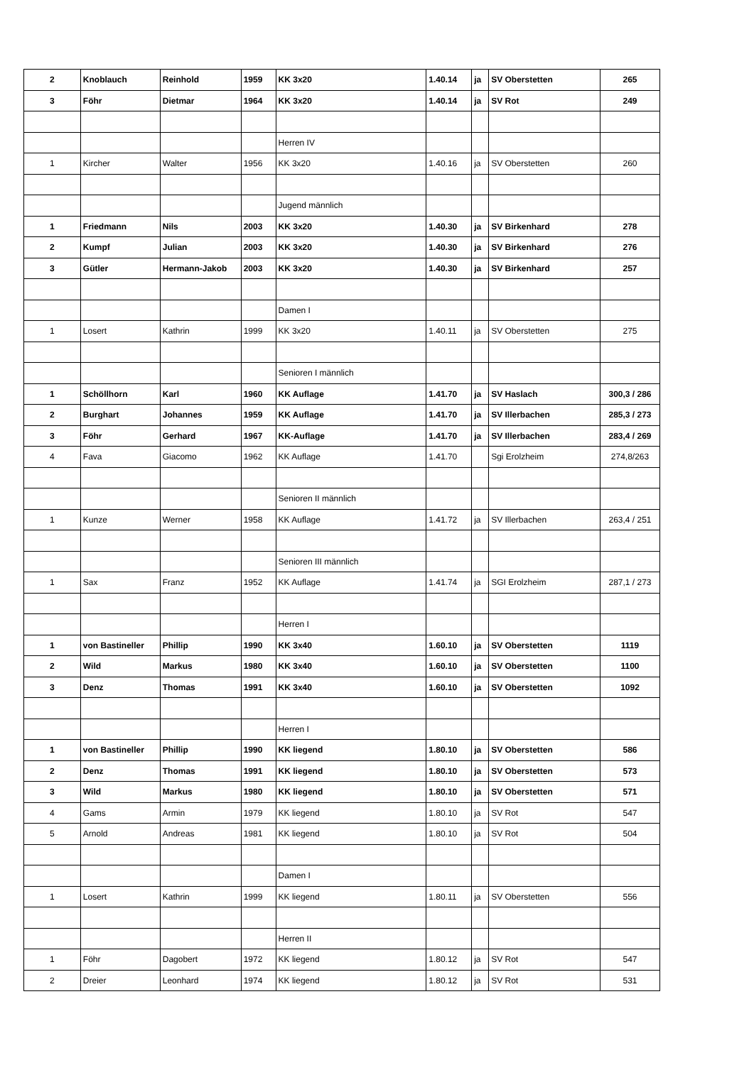| 2 | Knoblauch | Reinhold | 1959 | KK 3x20 | 1.40.14 | ja | SV Oberstetten | 265 |
| 3 | Föhr | Dietmar | 1964 | KK 3x20 | 1.40.14 | ja | SV Rot | 249 |
| | | | | Herren IV | | | | |
| 1 | Kircher | Walter | 1956 | KK 3x20 | 1.40.16 | ja | SV Oberstetten | 260 |
| | | | | Jugend männlich | | | | |
| 1 | Friedmann | Nils | 2003 | KK 3x20 | 1.40.30 | ja | SV Birkenhard | 278 |
| 2 | Kumpf | Julian | 2003 | KK 3x20 | 1.40.30 | ja | SV Birkenhard | 276 |
| 3 | Gütler | Hermann-Jakob | 2003 | KK 3x20 | 1.40.30 | ja | SV Birkenhard | 257 |
| | | | | Damen I | | | | |
| 1 | Losert | Kathrin | 1999 | KK 3x20 | 1.40.11 | ja | SV Oberstetten | 275 |
| | | | | Senioren I männlich | | | | |
| 1 | Schöllhorn | Karl | 1960 | KK Auflage | 1.41.70 | ja | SV Haslach | 300,3 / 286 |
| 2 | Burghart | Johannes | 1959 | KK Auflage | 1.41.70 | ja | SV Illerbachen | 285,3 / 273 |
| 3 | Föhr | Gerhard | 1967 | KK-Auflage | 1.41.70 | ja | SV Illerbachen | 283,4 / 269 |
| 4 | Fava | Giacomo | 1962 | KK Auflage | 1.41.70 | | Sgi Erolzheim | 274,8/263 |
| | | | | Senioren II männlich | | | | |
| 1 | Kunze | Werner | 1958 | KK Auflage | 1.41.72 | ja | SV Illerbachen | 263,4 / 251 |
| | | | | Senioren III männlich | | | | |
| 1 | Sax | Franz | 1952 | KK Auflage | 1.41.74 | ja | SGI Erolzheim | 287,1 / 273 |
| | | | | Herren I | | | | |
| 1 | von Bastineller | Phillip | 1990 | KK 3x40 | 1.60.10 | ja | SV Oberstetten | 1119 |
| 2 | Wild | Markus | 1980 | KK 3x40 | 1.60.10 | ja | SV Oberstetten | 1100 |
| 3 | Denz | Thomas | 1991 | KK 3x40 | 1.60.10 | ja | SV Oberstetten | 1092 |
| | | | | Herren I | | | | |
| 1 | von Bastineller | Phillip | 1990 | KK liegend | 1.80.10 | ja | SV Oberstetten | 586 |
| 2 | Denz | Thomas | 1991 | KK liegend | 1.80.10 | ja | SV Oberstetten | 573 |
| 3 | Wild | Markus | 1980 | KK liegend | 1.80.10 | ja | SV Oberstetten | 571 |
| 4 | Gams | Armin | 1979 | KK liegend | 1.80.10 | ja | SV Rot | 547 |
| 5 | Arnold | Andreas | 1981 | KK liegend | 1.80.10 | ja | SV Rot | 504 |
| | | | | Damen I | | | | |
| 1 | Losert | Kathrin | 1999 | KK liegend | 1.80.11 | ja | SV Oberstetten | 556 |
| | | | | Herren II | | | | |
| 1 | Föhr | Dagobert | 1972 | KK liegend | 1.80.12 | ja | SV Rot | 547 |
| 2 | Dreier | Leonhard | 1974 | KK liegend | 1.80.12 | ja | SV Rot | 531 |